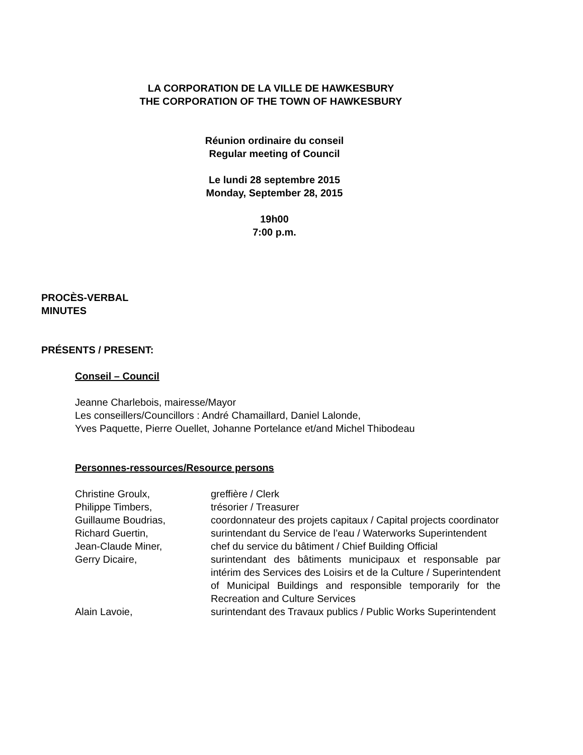LA CORPORATION DE LA VILLE DE HAWKESBURY
THE CORPORATION OF THE TOWN OF HAWKESBURY
Réunion ordinaire du conseil
Regular meeting of Council
Le lundi 28 septembre 2015
Monday, September 28, 2015
19h00
7:00 p.m.
PROCÈS-VERBAL
MINUTES
PRÉSENTS / PRESENT:
Conseil – Council
Jeanne Charlebois, mairesse/Mayor
Les conseillers/Councillors : André Chamaillard, Daniel Lalonde,
Yves Paquette, Pierre Ouellet, Johanne Portelance et/and Michel Thibodeau
Personnes-ressources/Resource persons
| Christine Groulx, | greffière / Clerk |
| Philippe Timbers, | trésorier / Treasurer |
| Guillaume Boudrias, | coordonnateur des projets capitaux / Capital projects coordinator |
| Richard Guertin, | surintendant du Service de l’eau / Waterworks Superintendent |
| Jean-Claude Miner, | chef du service du bâtiment / Chief Building Official |
| Gerry Dicaire, | surintendant des bâtiments municipaux et responsable par intérim des Services des Loisirs et de la Culture / Superintendent of Municipal Buildings and responsible temporarily for the Recreation and Culture Services |
| Alain Lavoie, | surintendant des Travaux publics / Public Works Superintendent |